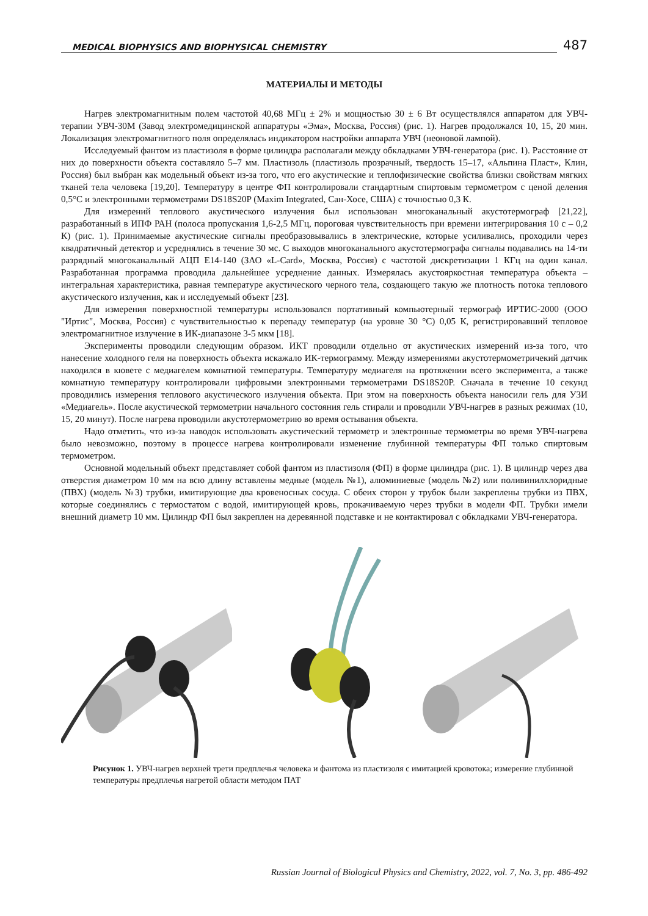MEDICAL BIOPHYSICS AND BIOPHYSICAL CHEMISTRY 487
МАТЕРИАЛЫ И МЕТОДЫ
Нагрев электромагнитным полем частотой 40,68 МГц ± 2% и мощностью 30 ± 6 Вт осуществлялся аппаратом для УВЧ-терапии УВЧ-30М (Завод электромедицинской аппаратуры «Эма», Москва, Россия) (рис. 1). Нагрев продолжался 10, 15, 20 мин. Локализация электромагнитного поля определялась индикатором настройки аппарата УВЧ (неоновой лампой).
Исследуемый фантом из пластизоля в форме цилиндра располагали между обкладками УВЧ-генератора (рис. 1). Расстояние от них до поверхности объекта составляло 5–7 мм. Пластизоль (пластизоль прозрачный, твердость 15–17, «Альпина Пласт», Клин, Россия) был выбран как модельный объект из-за того, что его акустические и теплофизические свойства близки свойствам мягких тканей тела человека [19,20]. Температуру в центре ФП контролировали стандартным спиртовым термометром с ценой деления 0,5°С и электронными термометрами DS18S20P (Maxim Integrated, Сан-Хосе, США) с точностью 0,3 К.
Для измерений теплового акустического излучения был использован многоканальный акустотермограф [21,22], разработанный в ИПФ РАН (полоса пропускания 1,6-2,5 МГц, пороговая чувствительность при времени интегрирования 10 с – 0,2 К) (рис. 1). Принимаемые акустические сигналы преобразовывались в электрические, которые усиливались, проходили через квадратичный детектор и усреднялись в течение 30 мс. С выходов многоканального акустотермографа сигналы подавались на 14-ти разрядный многоканальный АЦП Е14-140 (ЗАО «L-Card», Москва, Россия) с частотой дискретизации 1 КГц на один канал. Разработанная программа проводила дальнейшее усреднение данных. Измерялась акустояркостная температура объекта – интегральная характеристика, равная температуре акустического черного тела, создающего такую же плотность потока теплового акустического излучения, как и исследуемый объект [23].
Для измерения поверхностной температуры использовался портативный компьютерный термограф ИРТИС-2000 (ООО "Иртис", Москва, Россия) с чувствительностью к перепаду температур (на уровне 30 °С) 0,05 К, регистрировавший тепловое электромагнитное излучение в ИК-диапазоне 3-5 мкм [18].
Эксперименты проводили следующим образом. ИКТ проводили отдельно от акустических измерений из-за того, что нанесение холодного геля на поверхность объекта искажало ИК-термограмму. Между измерениями акустотермометричекий датчик находился в кювете с медиагелем комнатной температуры. Температуру медиагеля на протяжении всего эксперимента, а также комнатную температуру контролировали цифровыми электронными термометрами DS18S20P. Сначала в течение 10 секунд проводились измерения теплового акустического излучения объекта. При этом на поверхность объекта наносили гель для УЗИ «Медиагель». После акустической термометрии начального состояния гель стирали и проводили УВЧ-нагрев в разных режимах (10, 15, 20 минут). После нагрева проводили акустотермометрию во время остывания объекта.
Надо отметить, что из-за наводок использовать акустический термометр и электронные термометры во время УВЧ-нагрева было невозможно, поэтому в процессе нагрева контролировали изменение глубинной температуры ФП только спиртовым термометром.
Основной модельный объект представляет собой фантом из пластизоля (ФП) в форме цилиндра (рис. 1). В цилиндр через два отверстия диаметром 10 мм на всю длину вставлены медные (модель №1), алюминиевые (модель №2) или поливинилхлоридные (ПВХ) (модель №3) трубки, имитирующие два кровеносных сосуда. С обеих сторон у трубок были закреплены трубки из ПВХ, которые соединялись с термостатом с водой, имитирующей кровь, прокачиваемую через трубки в модели ФП. Трубки имели внешний диаметр 10 мм. Цилиндр ФП был закреплен на деревянной подставке и не контактировал с обкладками УВЧ-генератора.
Рисунок 1. УВЧ-нагрев верхней трети предплечья человека и фантома из пластизоля с имитацией кровотока; измерение глубинной температуры предплечья нагретой области методом ПАТ
Russian Journal of Biological Physics and Chemistry, 2022, vol. 7, No. 3, pp. 486-492